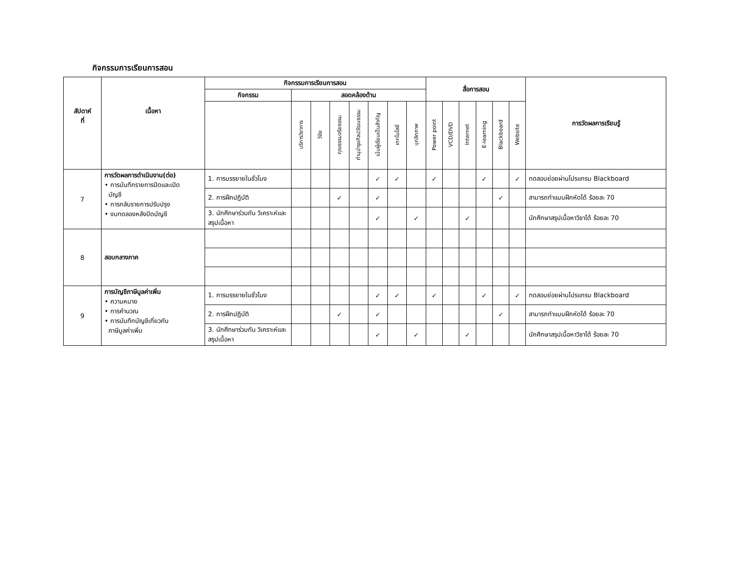กิจกรรมการเรียนการสอน
| สัปดาห์ ที่ | เนื้อหา | กิจกรรมการเรียนการสอน | | | | | | | | สื่อการสอน | | | | | | การวัดผลการเรียนรู้ |
| --- | --- | --- | --- | --- | --- | --- | --- | --- | --- | --- | --- | --- | --- | --- | --- | --- |
| | | กิจกรรม | สอดคล้องด้าน | | | | | | | | | | | | | |
| | | | บริการวิชาการ | วิจัย | คุณธรรมจริยธรรม | ทำนุบำรุงศิลปวัฒนธรรม | เน้นผู้เรียนเป็นสำคัญ | เทคโนโลยี | บุคลิกภาพ | Power point | VCD/DVD | Internet | E-learning | Blackboard | Website | |
| 7 | การวัดผลการดำเนินงาน(ต่อ) • การบันทึกรายการปิดและเปิด บัญชี • การกลับรายการปรับปรุง • งบทดลองหลังปิดบัญชี | 1. การบรรยายในชั่วโมง | | | | | ✓ | ✓ | | ✓ | | | ✓ | | ✓ | ทดสอบย่อยผ่านโปรแกรม Blackboard |
| | | 2. การฝึกปฏิบัติ | | | ✓ | | ✓ | | | | | | | ✓ | | สามารถทำแบบฝึกหัดได้ ร้อยละ 70 |
| | | 3. นักศึกษาร่วมกัน วิเคราะห์และสรุปเนื้อหา | | | | | ✓ | | ✓ | | | ✓ | | | | นักศึกษาสรุปเนื้อหาวิชาได้ ร้อยละ 70 |
| 8 | สอบกลางภาค | | | | | | | | | | | | | | | |
| 9 | การบัญชีภาษีมูลค่าเพิ่ม • ความหมาย • การคำนวณ • การบันทึกบัญชีเกี่ยวกับ ภาษีมูลค่าเพิ่ม | 1. การบรรยายในชั่วโมง | | | | | ✓ | ✓ | | ✓ | | | ✓ | | ✓ | ทดสอบย่อยผ่านโปรแกรม Blackboard |
| | | 2. การฝึกปฏิบัติ | | | ✓ | | ✓ | | | | | | | ✓ | | สามารถทำแบบฝึกหัดได้ ร้อยละ 70 |
| | | 3. นักศึกษาร่วมกัน วิเคราะห์และสรุปเนื้อหา | | | | | ✓ | | ✓ | | | ✓ | | | | นักศึกษาสรุปเนื้อหาวิชาได้ ร้อยละ 70 |